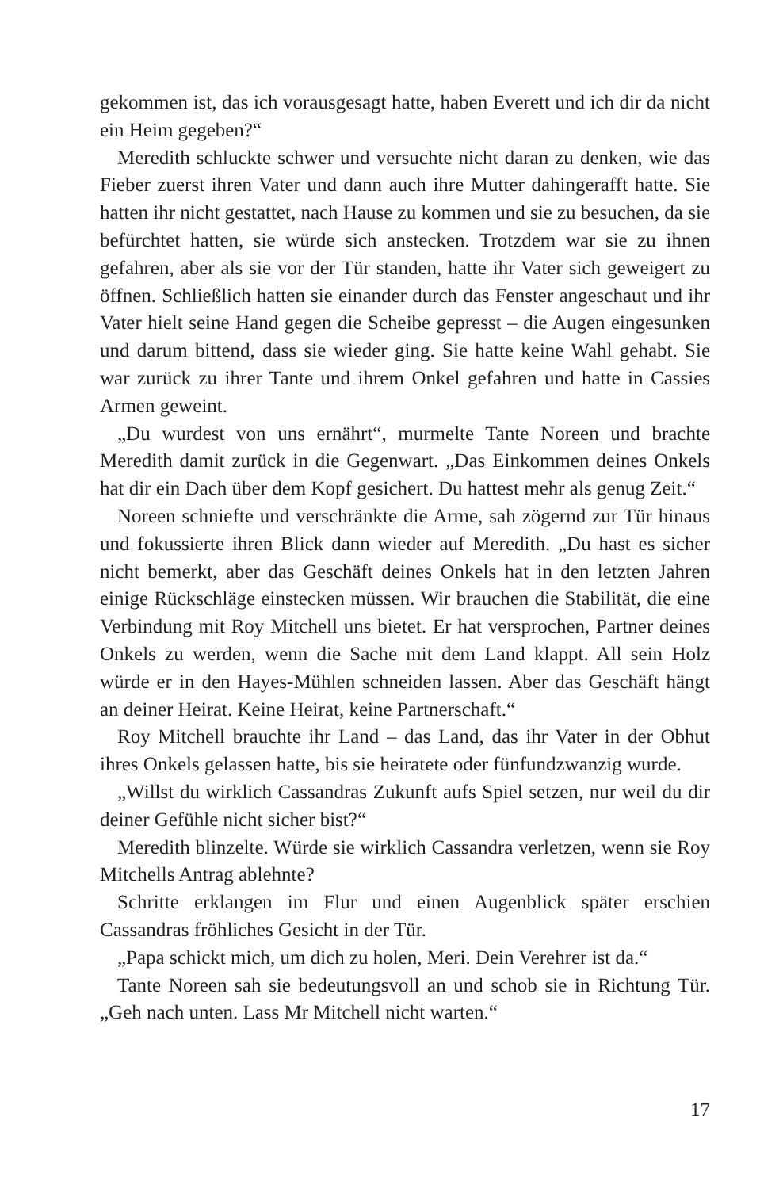gekommen ist, das ich vorausgesagt hatte, haben Everett und ich dir da nicht ein Heim gegeben?“
Meredith schluckte schwer und versuchte nicht daran zu denken, wie das Fieber zuerst ihren Vater und dann auch ihre Mutter dahingerafft hatte. Sie hatten ihr nicht gestattet, nach Hause zu kommen und sie zu besuchen, da sie befürchtet hatten, sie würde sich anstecken. Trotzdem war sie zu ihnen gefahren, aber als sie vor der Tür standen, hatte ihr Va­ter sich geweigert zu öffnen. Schließlich hatten sie einander durch das Fenster angeschaut und ihr Vater hielt seine Hand gegen die Scheibe gepresst – die Augen eingesunken und darum bittend, dass sie wieder ging. Sie hatte keine Wahl gehabt. Sie war zurück zu ihrer Tante und ihrem Onkel gefahren und hatte in Cassies Armen geweint.
„Du wurdest von uns ernährt“, murmelte Tante Noreen und brachte Meredith damit zurück in die Gegenwart. „Das Einkommen deines Onkels hat dir ein Dach über dem Kopf gesichert. Du hattest mehr als genug Zeit.“
Noreen schniefte und verschränkte die Arme, sah zögernd zur Tür hinaus und fokussierte ihren Blick dann wieder auf Meredith. „Du hast es sicher nicht bemerkt, aber das Geschäft deines Onkels hat in den letzten Jahren einige Rückschläge einstecken müssen. Wir brauchen die Stabilität, die eine Verbindung mit Roy Mitchell uns bietet. Er hat versprochen, Partner deines Onkels zu werden, wenn die Sache mit dem Land klappt. All sein Holz würde er in den Hayes-Mühlen schnei­den lassen. Aber das Geschäft hängt an deiner Heirat. Keine Heirat, keine Partnerschaft.“
Roy Mitchell brauchte ihr Land – das Land, das ihr Vater in der Ob­hut ihres Onkels gelassen hatte, bis sie heiratete oder fünfundzwanzig wurde.
„Willst du wirklich Cassandras Zukunft aufs Spiel setzen, nur weil du dir deiner Gefühle nicht sicher bist?“
Meredith blinzelte. Würde sie wirklich Cassandra verletzen, wenn sie Roy Mitchells Antrag ablehnte?
Schritte erklangen im Flur und einen Augenblick später erschien Cassandras fröhliches Gesicht in der Tür.
„Papa schickt mich, um dich zu holen, Meri. Dein Verehrer ist da.“
Tante Noreen sah sie bedeutungsvoll an und schob sie in Richtung Tür. „Geh nach unten. Lass Mr Mitchell nicht warten.“
17